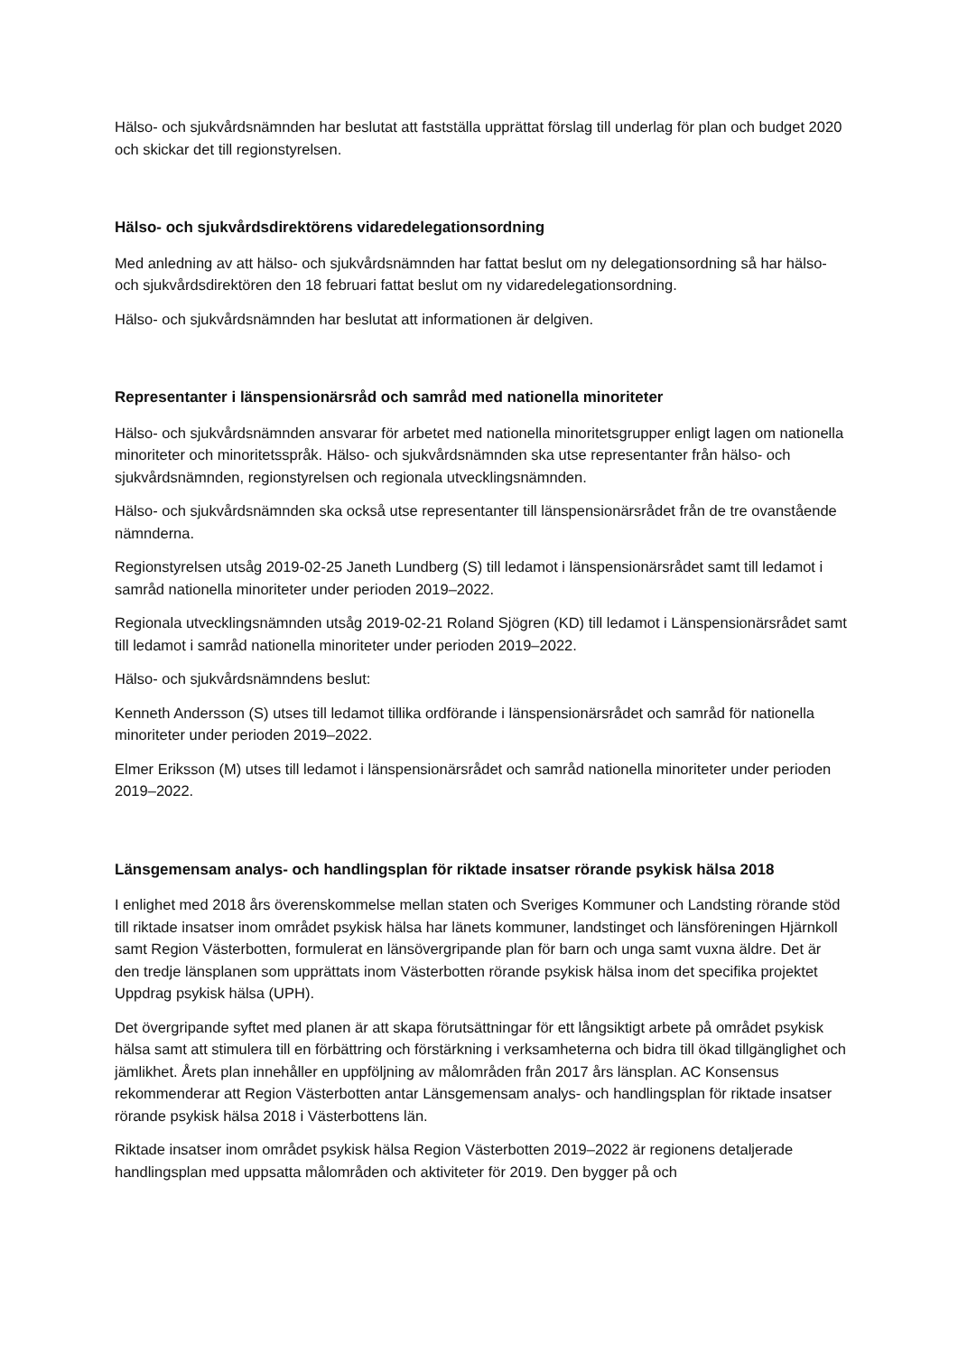Hälso- och sjukvårdsnämnden har beslutat att fastställa upprättat förslag till underlag för plan och budget 2020 och skickar det till regionstyrelsen.
Hälso- och sjukvårdsdirektörens vidaredelegationsordning
Med anledning av att hälso- och sjukvårdsnämnden har fattat beslut om ny delegationsordning så har hälso- och sjukvårdsdirektören den 18 februari fattat beslut om ny vidaredelegationsordning.
Hälso- och sjukvårdsnämnden har beslutat att informationen är delgiven.
Representanter i länspensionärsråd och samråd med nationella minoriteter
Hälso- och sjukvårdsnämnden ansvarar för arbetet med nationella minoritetsgrupper enligt lagen om nationella minoriteter och minoritetsspråk. Hälso- och sjukvårdsnämnden ska utse representanter från hälso- och sjukvårdsnämnden, regionstyrelsen och regionala utvecklingsnämnden.
Hälso- och sjukvårdsnämnden ska också utse representanter till länspensionärsrådet från de tre ovanstående nämnderna.
Regionstyrelsen utsåg 2019-02-25 Janeth Lundberg (S) till ledamot i länspensionärsrådet samt till ledamot i samråd nationella minoriteter under perioden 2019–2022.
Regionala utvecklingsnämnden utsåg 2019-02-21 Roland Sjögren (KD) till ledamot i Länspensionärsrådet samt till ledamot i samråd nationella minoriteter under perioden 2019–2022.
Hälso- och sjukvårdsnämndens beslut:
Kenneth Andersson (S) utses till ledamot tillika ordförande i länspensionärsrådet och samråd för nationella minoriteter under perioden 2019–2022.
Elmer Eriksson (M) utses till ledamot i länspensionärsrådet och samråd nationella minoriteter under perioden 2019–2022.
Länsgemensam analys- och handlingsplan för riktade insatser rörande psykisk hälsa 2018
I enlighet med 2018 års överenskommelse mellan staten och Sveriges Kommuner och Landsting rörande stöd till riktade insatser inom området psykisk hälsa har länets kommuner, landstinget och länsföreningen Hjärnkoll samt Region Västerbotten, formulerat en länsövergripande plan för barn och unga samt vuxna äldre. Det är den tredje länsplanen som upprättats inom Västerbotten rörande psykisk hälsa inom det specifika projektet Uppdrag psykisk hälsa (UPH).
Det övergripande syftet med planen är att skapa förutsättningar för ett långsiktigt arbete på området psykisk hälsa samt att stimulera till en förbättring och förstärkning i verksamheterna och bidra till ökad tillgänglighet och jämlikhet. Årets plan innehåller en uppföljning av målområden från 2017 års länsplan. AC Konsensus rekommenderar att Region Västerbotten antar Länsgemensam analys- och handlingsplan för riktade insatser rörande psykisk hälsa 2018 i Västerbottens län.
Riktade insatser inom området psykisk hälsa Region Västerbotten 2019–2022 är regionens detaljerade handlingsplan med uppsatta målområden och aktiviteter för 2019. Den bygger på och